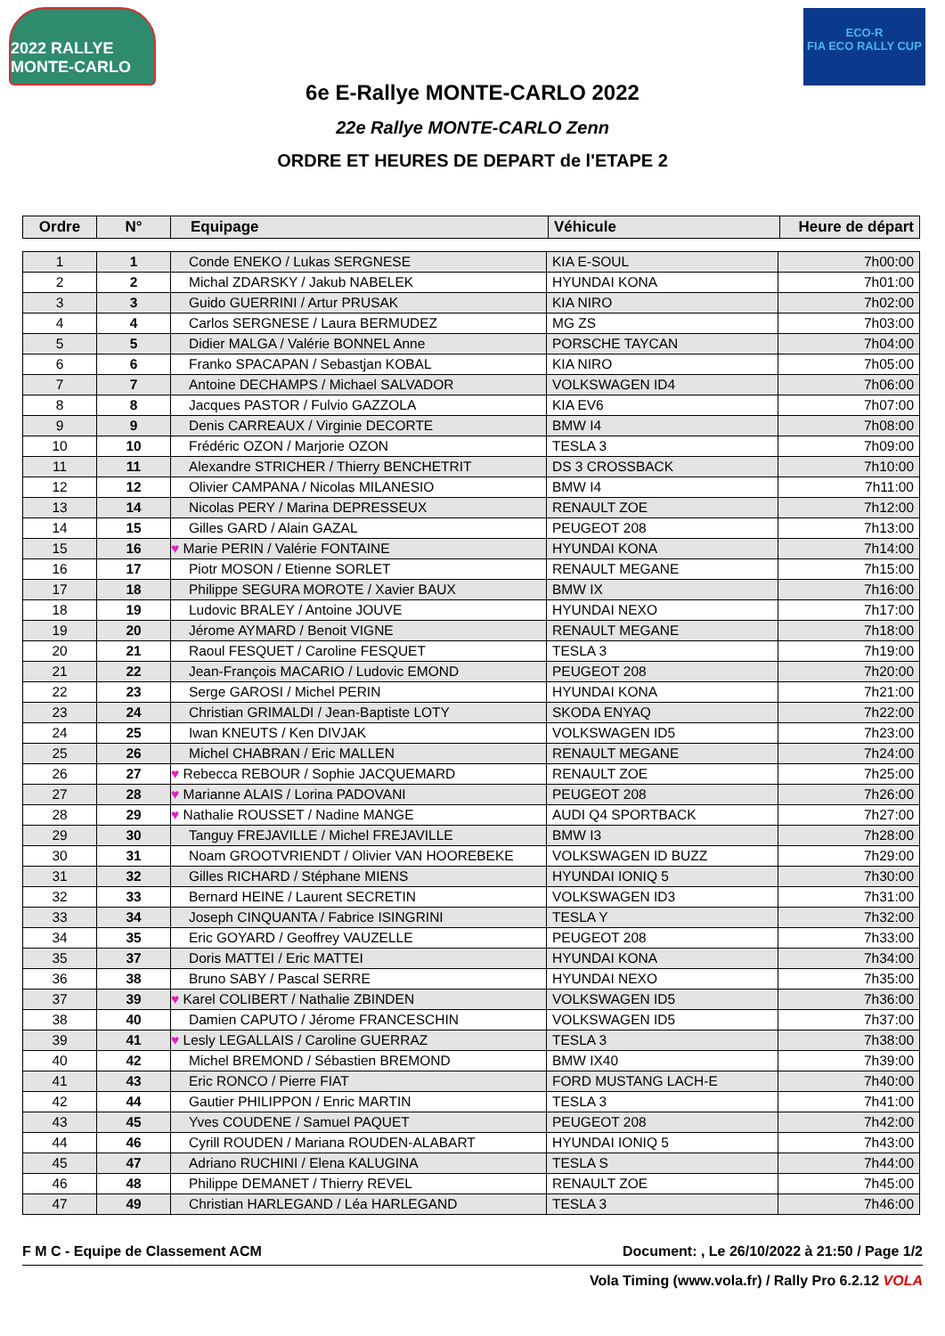2022 RALLYE MONTE-CARLO
ECO-R
FIA ECO RALLY CUP
6e E-Rallye MONTE-CARLO 2022
22e Rallye MONTE-CARLO Zenn
ORDRE ET HEURES DE DEPART de l'ETAPE 2
| Ordre | N° | Equipage | Véhicule | Heure de départ |
| --- | --- | --- | --- | --- |
| 1 | 1 | Conde ENEKO / Lukas SERGNESE | KIA E-SOUL | 7h00:00 |
| 2 | 2 | Michal ZDARSKY / Jakub NABELEK | HYUNDAI KONA | 7h01:00 |
| 3 | 3 | Guido GUERRINI / Artur PRUSAK | KIA NIRO | 7h02:00 |
| 4 | 4 | Carlos SERGNESE / Laura BERMUDEZ | MG ZS | 7h03:00 |
| 5 | 5 | Didier MALGA / Valérie BONNEL Anne | PORSCHE TAYCAN | 7h04:00 |
| 6 | 6 | Franko SPACAPAN / Sebastjan KOBAL | KIA NIRO | 7h05:00 |
| 7 | 7 | Antoine DECHAMPS / Michael SALVADOR | VOLKSWAGEN ID4 | 7h06:00 |
| 8 | 8 | Jacques PASTOR / Fulvio GAZZOLA | KIA EV6 | 7h07:00 |
| 9 | 9 | Denis CARREAUX / Virginie DECORTE | BMW I4 | 7h08:00 |
| 10 | 10 | Frédéric OZON / Marjorie OZON | TESLA 3 | 7h09:00 |
| 11 | 11 | Alexandre STRICHER / Thierry BENCHETRIT | DS 3 CROSSBACK | 7h10:00 |
| 12 | 12 | Olivier CAMPANA / Nicolas MILANESIO | BMW I4 | 7h11:00 |
| 13 | 14 | Nicolas PERY / Marina DEPRESSEUX | RENAULT ZOE | 7h12:00 |
| 14 | 15 | Gilles GARD / Alain GAZAL | PEUGEOT 208 | 7h13:00 |
| 15 | 16 | ♥ Marie PERIN / Valérie FONTAINE | HYUNDAI KONA | 7h14:00 |
| 16 | 17 | Piotr MOSON / Etienne SORLET | RENAULT MEGANE | 7h15:00 |
| 17 | 18 | Philippe SEGURA MOROTE / Xavier BAUX | BMW IX | 7h16:00 |
| 18 | 19 | Ludovic BRALEY / Antoine JOUVE | HYUNDAI NEXO | 7h17:00 |
| 19 | 20 | Jérome AYMARD / Benoit VIGNE | RENAULT MEGANE | 7h18:00 |
| 20 | 21 | Raoul FESQUET / Caroline FESQUET | TESLA 3 | 7h19:00 |
| 21 | 22 | Jean-François MACARIO / Ludovic EMOND | PEUGEOT 208 | 7h20:00 |
| 22 | 23 | Serge GAROSI / Michel PERIN | HYUNDAI KONA | 7h21:00 |
| 23 | 24 | Christian GRIMALDI / Jean-Baptiste LOTY | SKODA ENYAQ | 7h22:00 |
| 24 | 25 | Iwan KNEUTS / Ken DIVJAK | VOLKSWAGEN ID5 | 7h23:00 |
| 25 | 26 | Michel CHABRAN / Eric MALLEN | RENAULT MEGANE | 7h24:00 |
| 26 | 27 | ♥ Rebecca REBOUR / Sophie JACQUEMARD | RENAULT ZOE | 7h25:00 |
| 27 | 28 | ♥ Marianne ALAIS / Lorina PADOVANI | PEUGEOT 208 | 7h26:00 |
| 28 | 29 | ♥ Nathalie ROUSSET / Nadine MANGE | AUDI Q4 SPORTBACK | 7h27:00 |
| 29 | 30 | Tanguy FREJAVILLE / Michel FREJAVILLE | BMW I3 | 7h28:00 |
| 30 | 31 | Noam GROOTVRIENDT / Olivier VAN HOOREBEKE | VOLKSWAGEN ID BUZZ | 7h29:00 |
| 31 | 32 | Gilles RICHARD / Stéphane MIENS | HYUNDAI IONIQ 5 | 7h30:00 |
| 32 | 33 | Bernard HEINE / Laurent SECRETIN | VOLKSWAGEN ID3 | 7h31:00 |
| 33 | 34 | Joseph CINQUANTA / Fabrice ISINGRINI | TESLA Y | 7h32:00 |
| 34 | 35 | Eric GOYARD / Geoffrey VAUZELLE | PEUGEOT 208 | 7h33:00 |
| 35 | 37 | Doris MATTEI / Eric MATTEI | HYUNDAI KONA | 7h34:00 |
| 36 | 38 | Bruno SABY / Pascal SERRE | HYUNDAI NEXO | 7h35:00 |
| 37 | 39 | ♥ Karel COLIBERT / Nathalie ZBINDEN | VOLKSWAGEN ID5 | 7h36:00 |
| 38 | 40 | Damien CAPUTO / Jérome FRANCESCHIN | VOLKSWAGEN ID5 | 7h37:00 |
| 39 | 41 | ♥ Lesly LEGALLAIS / Caroline GUERRAZ | TESLA 3 | 7h38:00 |
| 40 | 42 | Michel BREMOND / Sébastien BREMOND | BMW IX40 | 7h39:00 |
| 41 | 43 | Eric RONCO / Pierre FIAT | FORD MUSTANG LACH-E | 7h40:00 |
| 42 | 44 | Gautier PHILIPPON / Enric MARTIN | TESLA 3 | 7h41:00 |
| 43 | 45 | Yves COUDENE / Samuel PAQUET | PEUGEOT 208 | 7h42:00 |
| 44 | 46 | Cyrill ROUDEN / Mariana ROUDEN-ALABART | HYUNDAI IONIQ 5 | 7h43:00 |
| 45 | 47 | Adriano RUCHINI / Elena KALUGINA | TESLA S | 7h44:00 |
| 46 | 48 | Philippe DEMANET / Thierry REVEL | RENAULT ZOE | 7h45:00 |
| 47 | 49 | Christian HARLEGAND / Léa HARLEGAND | TESLA 3 | 7h46:00 |
F M C - Equipe de Classement ACM Document: , Le 26/10/2022 à 21:50 / Page 1/2
Vola Timing (www.vola.fr) / Rally Pro 6.2.12 VOLA